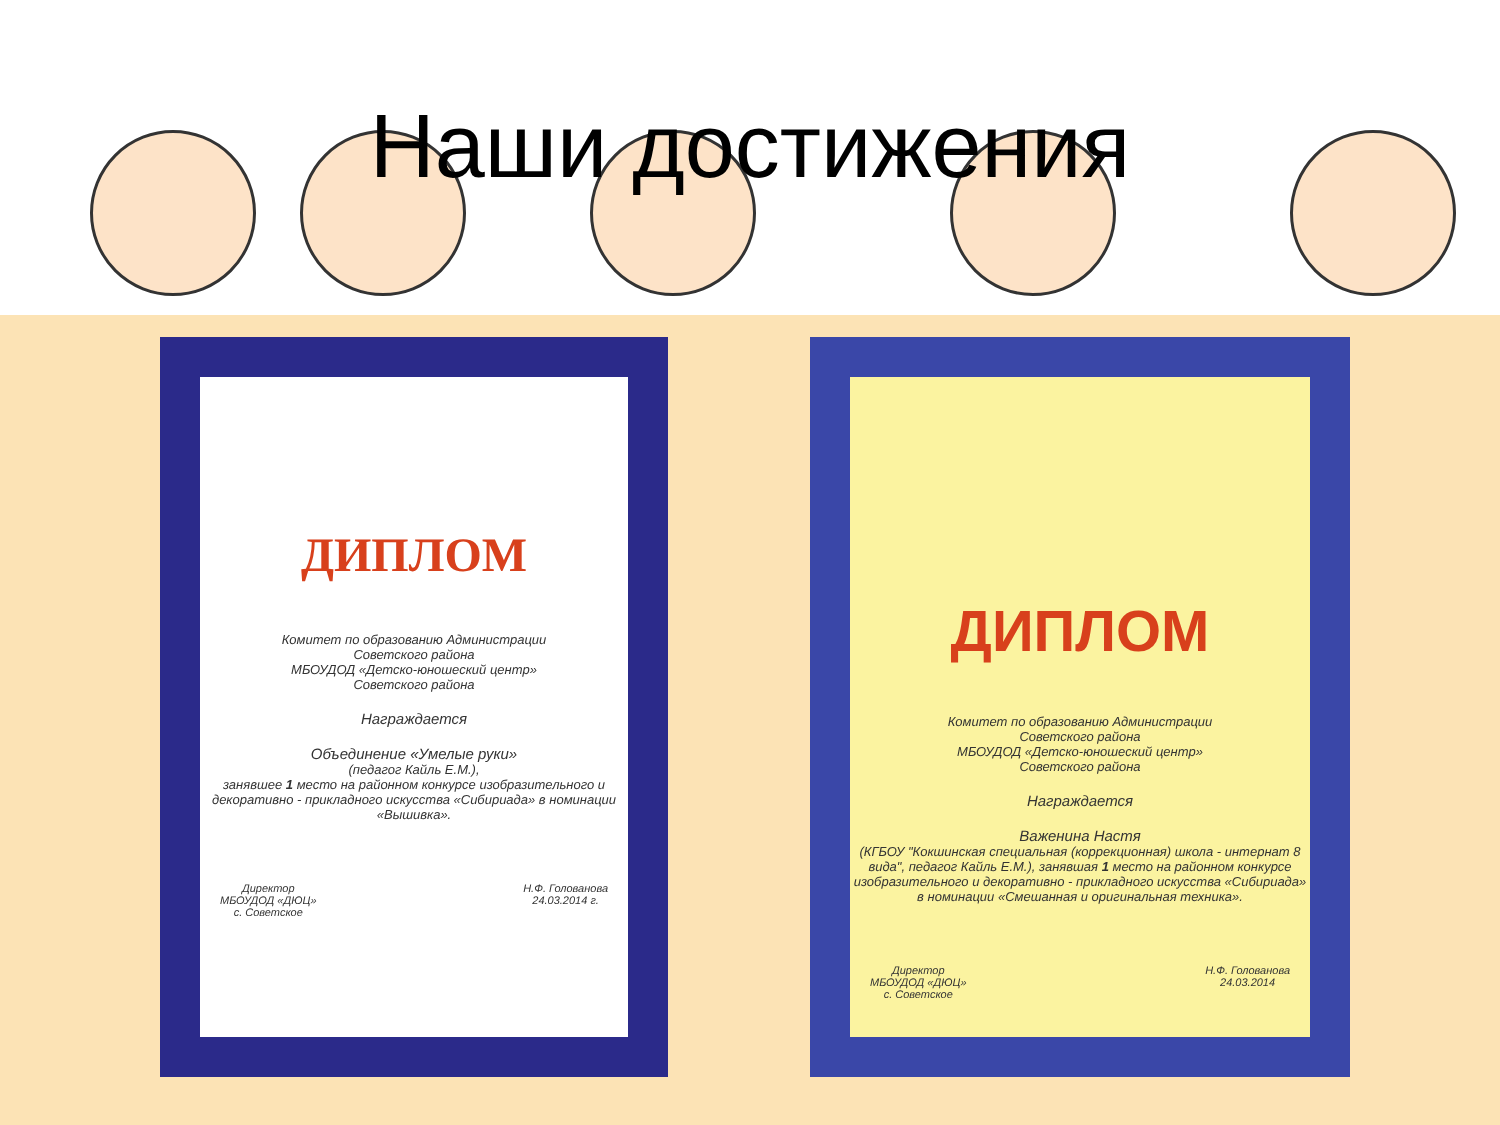Наши достижения
ДИПЛОМ
Комитет по образованию Администрации
Советского района
МБОУДОД «Детско-юношеский центр»
Советского района
Награждается
Объединение «Умелые руки»
(педагог Кайль Е.М.),
занявшее 1 место на районном конкурсе изобразительного и декоративно - прикладного искусства «Сибириада» в номинации «Вышивка».
Директор
МБОУДОД «ДЮЦ»
с. Советское Н.Ф. Голованова
24.03.2014 г.
ДИПЛОМ
Комитет по образованию Администрации
Советского района
МБОУДОД «Детско-юношеский центр»
Советского района
Награждается
Важенина Настя
(КГБОУ "Кокшинская специальная (коррекционная) школа - интернат 8 вида", педагог Кайль Е.М.), занявшая 1 место на районном конкурсе изобразительного и декоративно - прикладного искусства «Сибириада» в номинации «Смешанная и оригинальная техника».
Директор
МБОУДОД «ДЮЦ»
с. Советское Н.Ф. Голованова
24.03.2014